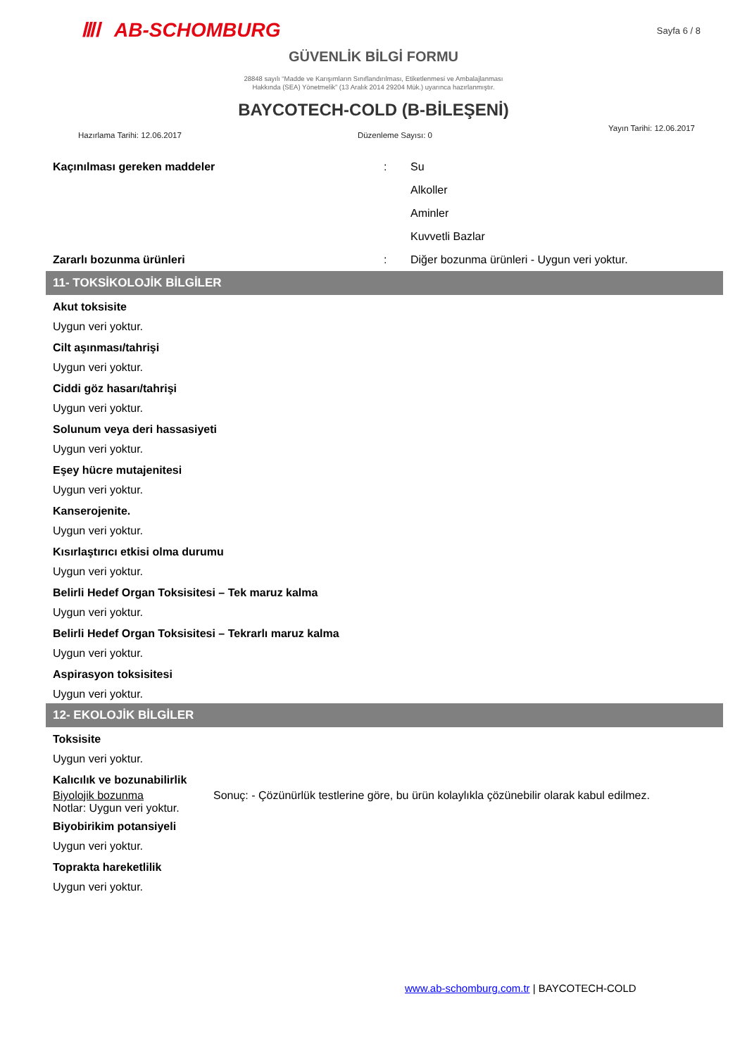ⅢⅠ AB-SCHOMBURG
Sayfa 6 / 8
GÜVENLİK BİLGİ FORMU
28848 sayılı “Madde ve Karışımların Sınıflandırılması, Etiketlenmesi ve Ambalajlanması
Hakkında (SEA) Yönetmelik” (13 Aralık 2014 29204 Mük.) uyarınca hazırlanmıştır.
BAYCOTECH-COLD (B-BİLEŞENİ)
Hazırlama Tarihi: 12.06.2017 Düzenleme Sayısı: 0 Yayın Tarihi: 12.06.2017
Kaçınılması gereken maddeler : Su
Alkoller
Aminler
Kuvvetli Bazlar
Zararlı bozunma ürünleri : Diğer bozunma ürünleri - Uygun veri yoktur.
11- TOKSİKOLOJİK BİLGİLER
Akut toksisite
Uygun veri yoktur.
Cilt aşınması/tahrişi
Uygun veri yoktur.
Ciddi göz hasarı/tahrişi
Uygun veri yoktur.
Solunum veya deri hassasiyeti
Uygun veri yoktur.
Eşey hücre mutajenitesi
Uygun veri yoktur.
Kanserojenite.
Uygun veri yoktur.
Kısırlaştırıcı etkisi olma durumu
Uygun veri yoktur.
Belirli Hedef Organ Toksisitesi – Tek maruz kalma
Uygun veri yoktur.
Belirli Hedef Organ Toksisitesi – Tekrarlı maruz kalma
Uygun veri yoktur.
Aspirasyon toksisitesi
Uygun veri yoktur.
12- EKOLOJİK BİLGİLER
Toksisite
Uygun veri yoktur.
Kalıcılık ve bozunabilirlik
Biyolojik bozunma Sonuç: - Çözünürlük testlerine göre, bu ürün kolaylıkla çözünebilir olarak kabul edilmez.
Notlar: Uygun veri yoktur.
Biyobirikim potansiyeli
Uygun veri yoktur.
Toprakta hareketlilik
Uygun veri yoktur.
www.ab-schomburg.com.tr | BAYCOTECH-COLD